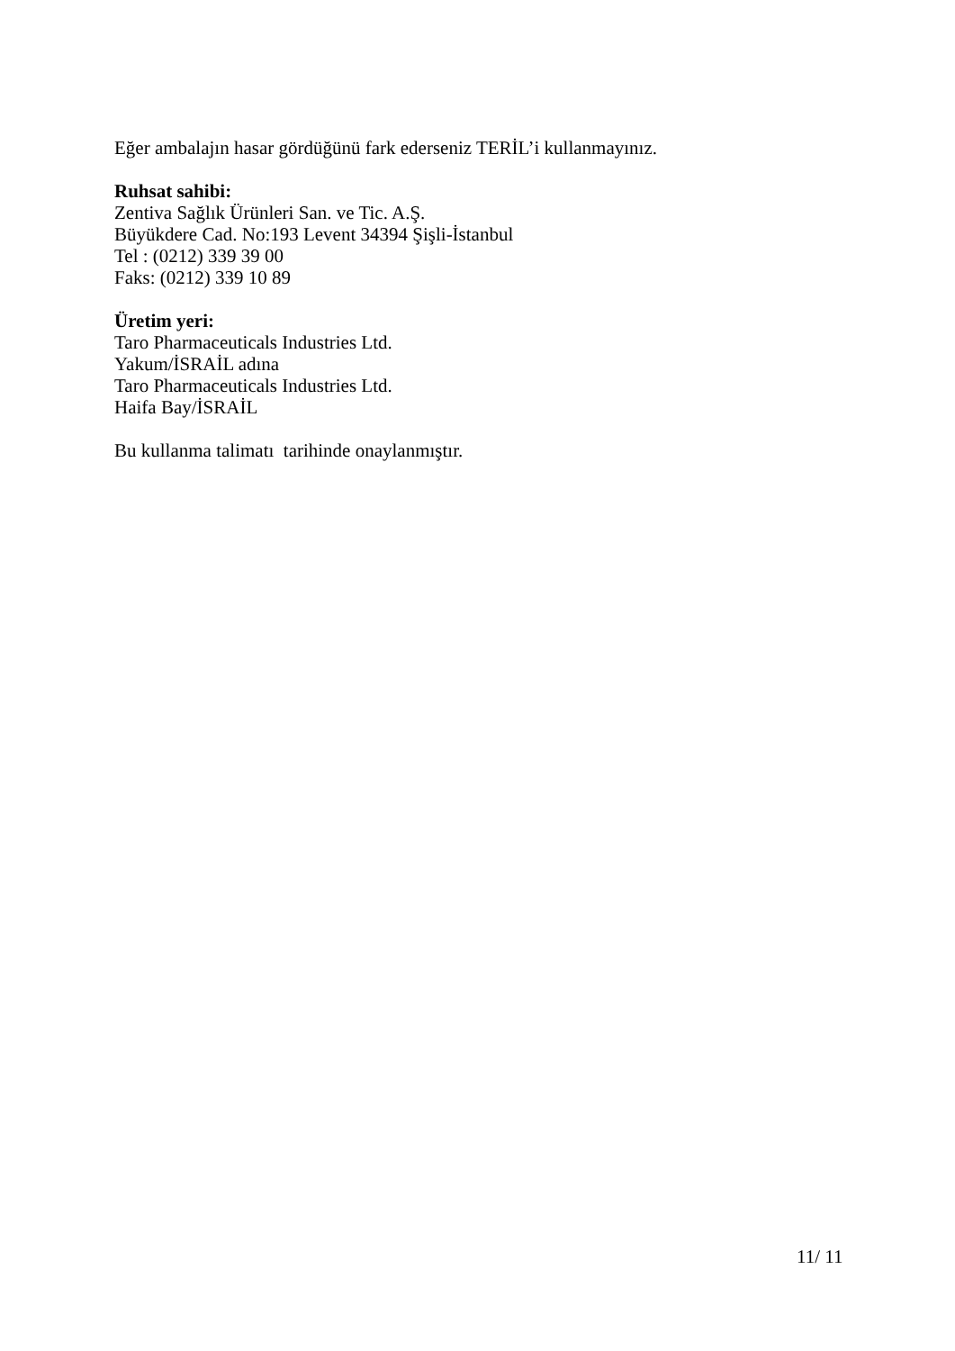Eğer ambalajın hasar gördüğünü fark ederseniz TERİL’i kullanmayınız.
Ruhsat sahibi:
Zentiva Sağlık Ürünleri San. ve Tic. A.Ş.
Büyükdere Cad. No:193 Levent 34394 Şişli-İstanbul
Tel : (0212) 339 39 00
Faks: (0212) 339 10 89
Üretim yeri:
Taro Pharmaceuticals Industries Ltd.
Yakum/İSRAİL adına
Taro Pharmaceuticals Industries Ltd.
Haifa Bay/İSRAİL
Bu kullanma talimatı tarihinde onaylanmıştır.
11/ 11